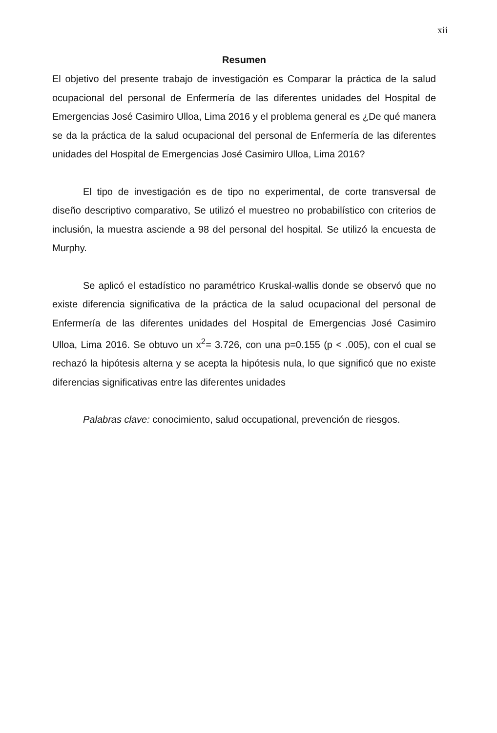xii
Resumen
El objetivo del presente trabajo de investigación es Comparar la práctica de la salud ocupacional del personal de Enfermería de las diferentes unidades del Hospital de Emergencias José Casimiro Ulloa, Lima 2016 y el problema general es ¿De qué manera se da la práctica de la salud ocupacional del personal de Enfermería de las diferentes unidades del Hospital de Emergencias José Casimiro Ulloa, Lima 2016?
El tipo de investigación es de tipo no experimental, de corte transversal de diseño descriptivo comparativo, Se utilizó el muestreo no probabilístico con criterios de inclusión, la muestra asciende a 98 del personal del hospital. Se utilizó la encuesta de Murphy.
Se aplicó el estadístico no paramétrico Kruskal-wallis donde se observó que no existe diferencia significativa de la práctica de la salud ocupacional del personal de Enfermería de las diferentes unidades del Hospital de Emergencias José Casimiro Ulloa, Lima 2016. Se obtuvo un x<sup>2</sup>= 3.726, con una p=0.155 (p < .005), con el cual se rechazó la hipótesis alterna y se acepta la hipótesis nula, lo que significó que no existe diferencias significativas entre las diferentes unidades
Palabras clave: conocimiento, salud occupational, prevención de riesgos.